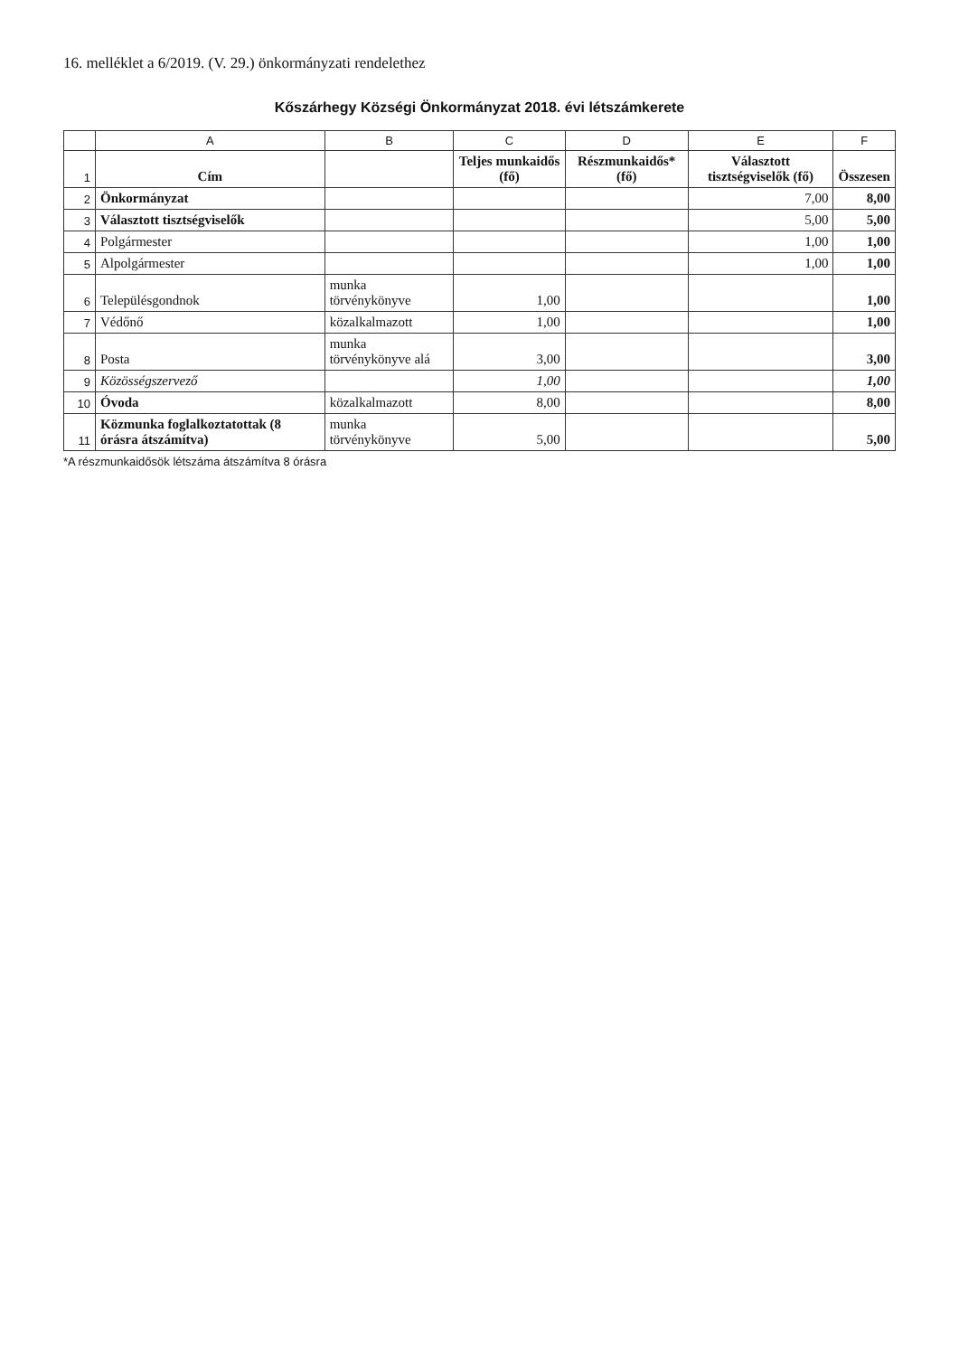16. melléklet a 6/2019. (V. 29.) önkormányzati rendelethez
Kőszárhegy Községi Önkormányzat 2018. évi létszámkerete
| | A | B | C | D | E | F |
| --- | --- | --- | --- | --- | --- | --- |
| 1 | Cím | | Teljes munkaidős (fő) | Részmunkaidős* (fő) | Választott tisztségviselők (fő) | Összesen |
| 2 | Önkormányzat | | | | 7,00 | 8,00 |
| 3 | Választott tisztségviselők | | | | 5,00 | 5,00 |
| 4 | Polgármester | | | | 1,00 | 1,00 |
| 5 | Alpolgármester | | | | 1,00 | 1,00 |
| 6 | Településgondnok | munka törvénykönyve | 1,00 | | | 1,00 |
| 7 | Védőnő | közalkalmazott | 1,00 | | | 1,00 |
| 8 | Posta | munka törvénykönyve alá | 3,00 | | | 3,00 |
| 9 | Közösségszervező | | 1,00 | | | 1,00 |
| 10 | Óvoda | közalkalmazott | 8,00 | | | 8,00 |
| 11 | Közmunka foglalkoztatottak (8 órásra átszámítva) | munka törvénykönyve | 5,00 | | | 5,00 |
*A részmunkaidősök létszáma átszámítva 8 órásra